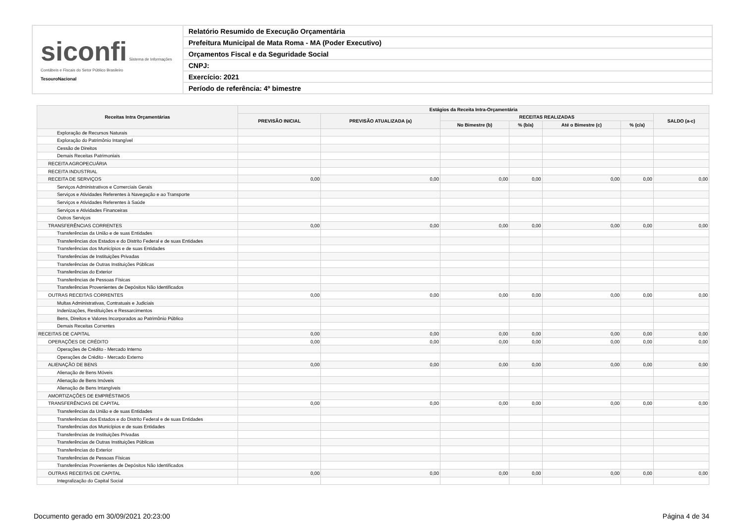siconfi Sistema de Informações Contábeis e Fiscais do Setor Público Brasileiro
TesouroNacional
Relatório Resumido de Execução Orçamentária
Prefeitura Municipal de Mata Roma - MA (Poder Executivo)
Orçamentos Fiscal e da Seguridade Social
CNPJ:
Exercício: 2021
Período de referência: 4º bimestre
| Receitas Intra Orçamentárias | Estágios da Receita Intra-Orçamentária | | | | | | |
| --- | --- | --- | --- | --- | --- | --- | --- |
| | PREVISÃO INICIAL | PREVISÃO ATUALIZADA (a) | RECEITAS REALIZADAS | | | | SALDO (a-c) |
| | | | No Bimestre (b) | % (b/a) | Até o Bimestre (c) | % (c/a) | |
| Exploração de Recursos Naturais | | | | | | | |
| Exploração do Patrimônio Intangível | | | | | | | |
| Cessão de Direitos | | | | | | | |
| Demais Receitas Patrimoniais | | | | | | | |
| RECEITA AGROPECUÁRIA | | | | | | | |
| RECEITA INDUSTRIAL | | | | | | | |
| RECEITA DE SERVIÇOS | 0,00 | 0,00 | 0,00 | 0,00 | 0,00 | 0,00 | 0,00 |
| Serviços Administrativos e Comerciais Gerais | | | | | | | |
| Serviços e Atividades Referentes à Navegação e ao Transporte | | | | | | | |
| Serviços e Atividades Referentes à Saúde | | | | | | | |
| Serviços e Atividades Financeiras | | | | | | | |
| Outros Serviços | | | | | | | |
| TRANSFERÊNCIAS CORRENTES | 0,00 | 0,00 | 0,00 | 0,00 | 0,00 | 0,00 | 0,00 |
| Transferências da União e de suas Entidades | | | | | | | |
| Transferências dos Estados e do Distrito Federal e de suas Entidades | | | | | | | |
| Transferências dos Municípios e de suas Entidades | | | | | | | |
| Transferências de Instituições Privadas | | | | | | | |
| Transferências de Outras Instituições Públicas | | | | | | | |
| Transferências do Exterior | | | | | | | |
| Transferências de Pessoas Físicas | | | | | | | |
| Transferências Provenientes de Depósitos Não Identificados | | | | | | | |
| OUTRAS RECEITAS CORRENTES | 0,00 | 0,00 | 0,00 | 0,00 | 0,00 | 0,00 | 0,00 |
| Multas Administrativas, Contratuais e Judiciais | | | | | | | |
| Indenizações, Restituições e Ressarcimentos | | | | | | | |
| Bens, Direitos e Valores Incorporados ao Patrimônio Público | | | | | | | |
| Demais Receitas Correntes | | | | | | | |
| RECEITAS DE CAPITAL | 0,00 | 0,00 | 0,00 | 0,00 | 0,00 | 0,00 | 0,00 |
| OPERAÇÕES DE CRÉDITO | 0,00 | 0,00 | 0,00 | 0,00 | 0,00 | 0,00 | 0,00 |
| Operações de Crédito - Mercado Interno | | | | | | | |
| Operações de Crédito - Mercado Externo | | | | | | | |
| ALIENAÇÃO DE BENS | 0,00 | 0,00 | 0,00 | 0,00 | 0,00 | 0,00 | 0,00 |
| Alienação de Bens Móveis | | | | | | | |
| Alienação de Bens Imóveis | | | | | | | |
| Alienação de Bens Intangíveis | | | | | | | |
| AMORTIZAÇÕES DE EMPRÉSTIMOS | | | | | | | |
| TRANSFERÊNCIAS DE CAPITAL | 0,00 | 0,00 | 0,00 | 0,00 | 0,00 | 0,00 | 0,00 |
| Transferências da União e de suas Entidades | | | | | | | |
| Transferências dos Estados e do Distrito Federal e de suas Entidades | | | | | | | |
| Transferências dos Municípios e de suas Entidades | | | | | | | |
| Transferências de Instituições Privadas | | | | | | | |
| Transferências de Outras Instituições Públicas | | | | | | | |
| Transferências do Exterior | | | | | | | |
| Transferências de Pessoas Físicas | | | | | | | |
| Transferências Provenientes de Depósitos Não Identificados | | | | | | | |
| OUTRAS RECEITAS DE CAPITAL | 0,00 | 0,00 | 0,00 | 0,00 | 0,00 | 0,00 | 0,00 |
| Integralização do Capital Social | | | | | | | |
Documento gerado em 30/09/2021 20:23:00 Página 4 de 34